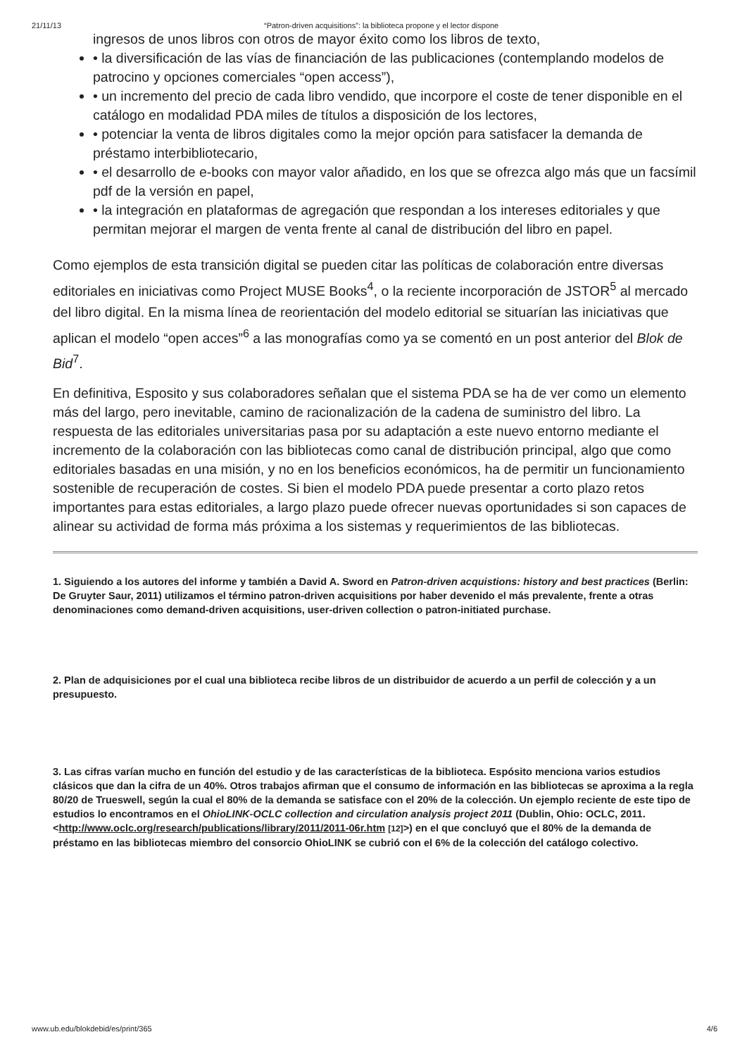21/11/13 “Patron-driven acquisitions”: la biblioteca propone y el lector dispone
ingresos de unos libros con otros de mayor éxito como los libros de texto,
• la diversificación de las vías de financiación de las publicaciones (contemplando modelos de patrocino y opciones comerciales “open access”),
• un incremento del precio de cada libro vendido, que incorpore el coste de tener disponible en el catálogo en modalidad PDA miles de títulos a disposición de los lectores,
• potenciar la venta de libros digitales como la mejor opción para satisfacer la demanda de préstamo interbibliotecario,
• el desarrollo de e-books con mayor valor añadido, en los que se ofrezca algo más que un facsímil pdf de la versión en papel,
• la integración en plataformas de agregación que respondan a los intereses editoriales y que permitan mejorar el margen de venta frente al canal de distribución del libro en papel.
Como ejemplos de esta transición digital se pueden citar las políticas de colaboración entre diversas editoriales en iniciativas como Project MUSE Books<sup>4</sup>, o la reciente incorporación de JSTOR<sup>5</sup> al mercado del libro digital. En la misma línea de reorientación del modelo editorial se situarían las iniciativas que aplican el modelo “open acces”<sup>6</sup> a las monografías como ya se comentó en un post anterior del Blok de Bid<sup>7</sup>.
En definitiva, Esposito y sus colaboradores señalan que el sistema PDA se ha de ver como un elemento más del largo, pero inevitable, camino de racionalización de la cadena de suministro del libro. La respuesta de las editoriales universitarias pasa por su adaptación a este nuevo entorno mediante el incremento de la colaboración con las bibliotecas como canal de distribución principal, algo que como editoriales basadas en una misión, y no en los beneficios económicos, ha de permitir un funcionamiento sostenible de recuperación de costes. Si bien el modelo PDA puede presentar a corto plazo retos importantes para estas editoriales, a largo plazo puede ofrecer nuevas oportunidades si son capaces de alinear su actividad de forma más próxima a los sistemas y requerimientos de las bibliotecas.
1. Siguiendo a los autores del informe y también a David A. Sword en Patron-driven acquistions: history and best practices (Berlin: De Gruyter Saur, 2011) utilizamos el término patron-driven acquisitions por haber devenido el más prevalente, frente a otras denominaciones como demand-driven acquisitions, user-driven collection o patron-initiated purchase.
2. Plan de adquisiciones por el cual una biblioteca recibe libros de un distribuidor de acuerdo a un perfil de colección y a un presupuesto.
3. Las cifras varían mucho en función del estudio y de las características de la biblioteca. Espósito menciona varios estudios clásicos que dan la cifra de un 40%. Otros trabajos afirman que el consumo de información en las bibliotecas se aproxima a la regla 80/20 de Trueswell, según la cual el 80% de la demanda se satisface con el 20% de la colección. Un ejemplo reciente de este tipo de estudios lo encontramos en el OhioLINK-OCLC collection and circulation analysis project 2011 (Dublin, Ohio: OCLC, 2011. <http://www.oclc.org/research/publications/library/2011/2011-06r.htm [12]>) en el que concluyó que el 80% de la demanda de préstamo en las bibliotecas miembro del consorcio OhioLINK se cubrió con el 6% de la colección del catálogo colectivo.
www.ub.edu/blokdebid/es/print/365 4/6